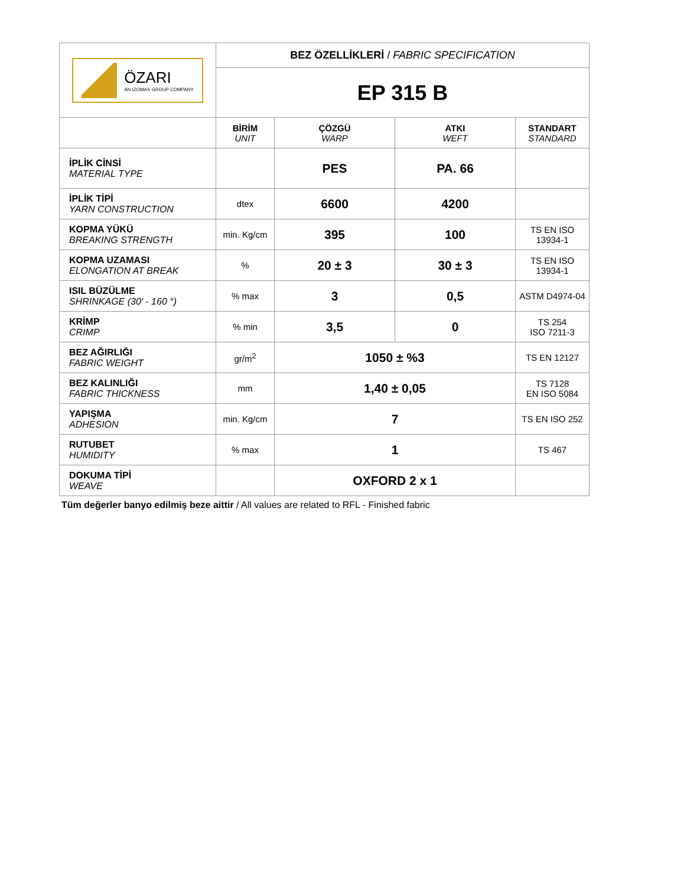| ÖZARI AN IZOMAS GROUP COMPANY | BEZ ÖZELLİKLERİ / FABRIC SPECIFICATION | | | |
| | EP 315 B | | | |
| | BİRİM UNIT | ÇÖZGÜ WARP | ATKI WEFT | STANDART STANDARD |
| İPLİK CİNSİ MATERIAL TYPE | | PES | PA. 66 | |
| İPLİK TİPİ YARN CONSTRUCTION | dtex | 6600 | 4200 | |
| KOPMA YÜKÜ BREAKING STRENGTH | min. Kg/cm | 395 | 100 | TS EN ISO 13934-1 |
| KOPMA UZAMASI ELONGATION AT BREAK | % | 20 ± 3 | 30 ± 3 | TS EN ISO 13934-1 |
| ISIL BÜZÜLME SHRINKAGE (30' - 160 °) | % max | 3 | 0,5 | ASTM D4974-04 |
| KRİMP CRIMP | % min | 3,5 | 0 | TS 254 ISO 7211-3 |
| BEZ AĞIRLIĞI FABRIC WEIGHT | gr/m<sup>2</sup> | 1050 ± %3 | | TS EN 12127 |
| BEZ KALINLIĞI FABRIC THICKNESS | mm | 1,40 ± 0,05 | | TS 7128 EN ISO 5084 |
| YAPIŞMA ADHESION | min. Kg/cm | 7 | | TS EN ISO 252 |
| RUTUBET HUMIDITY | % max | 1 | | TS 467 |
| DOKUMA TİPİ WEAVE | | OXFORD 2 x 1 | | |
Tüm değerler banyo edilmiş beze aittir / All values are related to RFL - Finished fabric